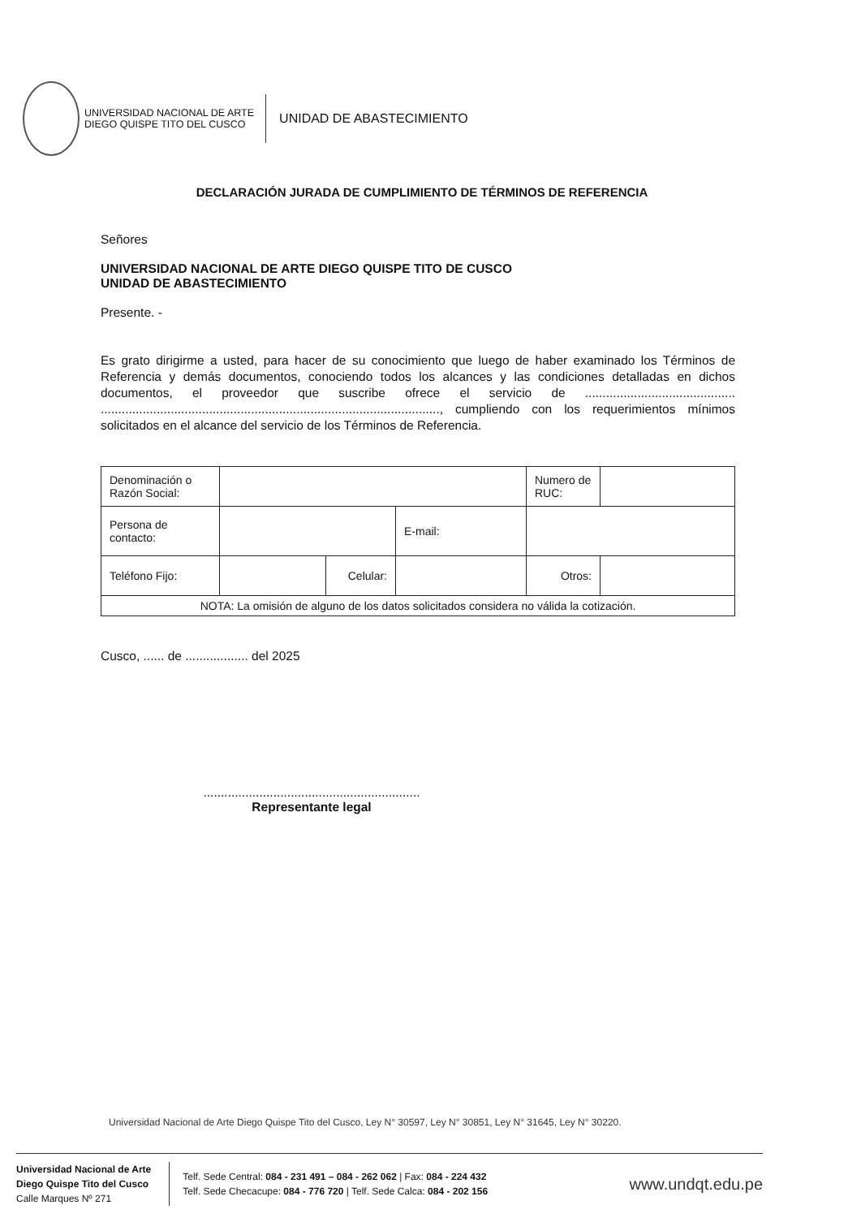UNIVERSIDAD NACIONAL DE ARTE
DIEGO QUISPE TITO DEL CUSCO
UNIDAD DE ABASTECIMIENTO
DECLARACIÓN JURADA DE CUMPLIMIENTO DE TÉRMINOS DE REFERENCIA
Señores
UNIVERSIDAD NACIONAL DE ARTE DIEGO QUISPE TITO DE CUSCO
UNIDAD DE ABASTECIMIENTO
Presente. -
Es grato dirigirme a usted, para hacer de su conocimiento que luego de haber examinado los Términos de Referencia y demás documentos, conociendo todos los alcances y las condiciones detalladas en dichos documentos, el proveedor que suscribe ofrece el servicio de ........................................... ................................................................................................., cumpliendo con los requerimientos mínimos solicitados en el alcance del servicio de los Términos de Referencia.
| Denominación o Razón Social: | | | | Numero de RUC: | |
| Persona de contacto: | | | E-mail: | | |
| Teléfono Fijo: | | Celular: | | Otros: | |
| NOTA: La omisión de alguno de los datos solicitados considera no válida la cotización. | | | | | |
Cusco, ...... de .................. del 2025
..............................................................
Representante legal
Universidad Nacional de Arte Diego Quispe Tito del Cusco, Ley N° 30597, Ley N° 30851, Ley N° 31645, Ley N° 30220.
Universidad Nacional de Arte
Diego Quispe Tito del Cusco
Calle Marques Nº 271
Telf. Sede Central: 084 - 231 491 – 084 - 262 062 | Fax: 084 - 224 432
Telf. Sede Checacupe: 084 - 776 720 | Telf. Sede Calca: 084 - 202 156
www.undqt.edu.pe